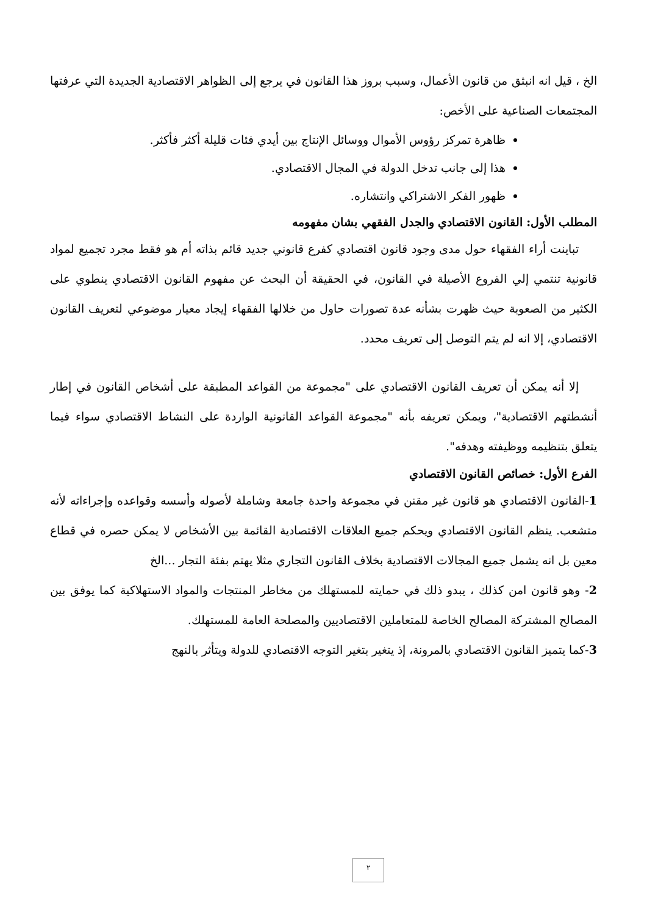الخ ، قيل انه انبثق من قانون الأعمال، وسبب بروز هذا القانون في يرجع إلى الظواهر الاقتصادية الجديدة التي عرفتها المجتمعات الصناعية على الأخص:
ظاهرة تمركز رؤوس الأموال ووسائل الإنتاج بين أيدي فئات قليلة أكثر فأكثر.
هذا إلى جانب تدخل الدولة في المجال الاقتصادي.
ظهور الفكر الاشتراكي وانتشاره.
المطلب الأول: القانون الاقتصادي والجدل الفقهي بشان مفهومه
تباينت أراء الفقهاء حول مدى وجود قانون اقتصادي كفرع قانوني جديد قائم بذاته أم هو فقط مجرد تجميع لمواد قانونية تنتمي إلي الفروع الأصيلة في القانون، في الحقيقة أن البحث عن مفهوم القانون الاقتصادي ينطوي على الكثير من الصعوبة حيث ظهرت بشأنه عدة تصورات حاول من خلالها الفقهاء إيجاد معيار موضوعي لتعريف القانون الاقتصادي، إلا انه لم يتم التوصل إلى تعريف محدد.
إلا أنه يمكن أن تعريف القانون الاقتصادي على "مجموعة من القواعد المطبقة على أشخاص القانون في إطار أنشطتهم الاقتصادية"، ويمكن تعريفه بأنه "مجموعة القواعد القانونية الواردة على النشاط الاقتصادي سواء فيما يتعلق بتنظيمه ووظيفته وهدفه".
الفرع الأول: خصائص القانون الاقتصادي
1-القانون الاقتصادي هو قانون غير مقنن في مجموعة واحدة جامعة وشاملة لأصوله وأسسه وقواعده وإجراءاته لأنه متشعب. ينظم القانون الاقتصادي ويحكم جميع العلاقات الاقتصادية القائمة بين الأشخاص لا يمكن حصره في قطاع معين بل انه يشمل جميع المجالات الاقتصادية بخلاف القانون التجاري مثلا يهتم بفئة التجار ...الخ
2- وهو قانون امن كذلك ، يبدو ذلك في حمايته للمستهلك من مخاطر المنتجات والمواد الاستهلاكية كما يوفق بين المصالح المشتركة المصالح الخاصة للمتعاملين الاقتصاديين والمصلحة العامة للمستهلك.
3-كما يتميز القانون الاقتصادي بالمرونة، إذ يتغير بتغير التوجه الاقتصادي للدولة ويتأثر بالنهج
٢